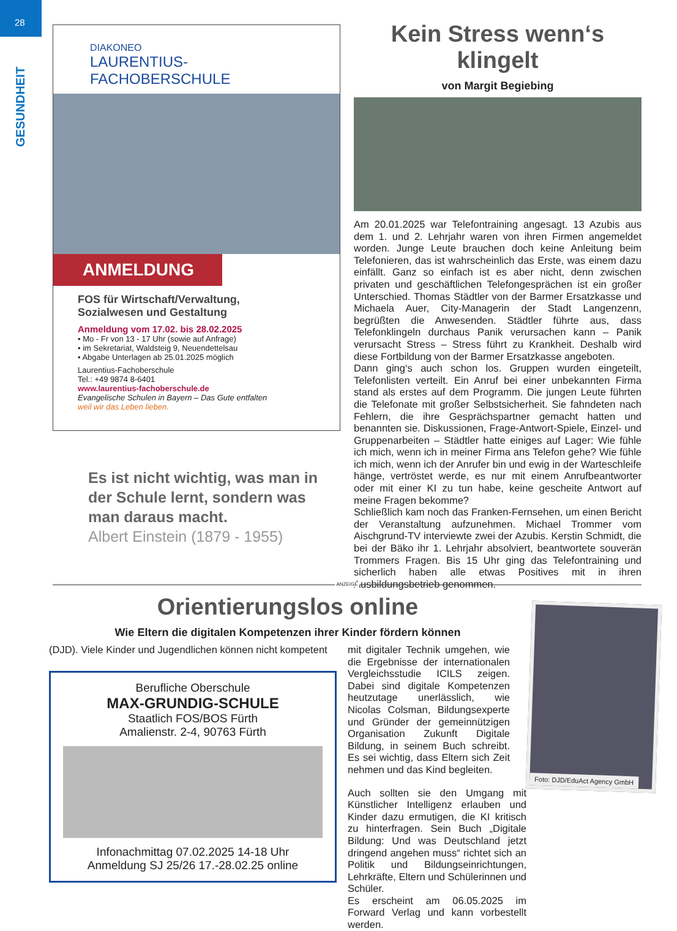28
GESUNDHEIT
DIAKONEO
LAURENTIUS-FACHOBERSCHULE
ANMELDUNG
FOS für Wirtschaft/Verwaltung,
Sozialwesen und Gestaltung
Anmeldung vom 17.02. bis 28.02.2025
• Mo - Fr von 13 - 17 Uhr (sowie auf Anfrage)
• im Sekretariat, Waldsteig 9, Neuendettelsau
• Abgabe Unterlagen ab 25.01.2025 möglich
Laurentius-Fachoberschule
Tel.: +49 9874 8-6401
www.laurentius-fachoberschule.de
Evangelische Schulen in Bayern – Das Gute entfalten
weil wir das Leben lieben.
Es ist nicht wichtig, was man in der Schule lernt, sondern was man daraus macht.
Albert Einstein (1879 - 1955)
Kein Stress wenn‘s klingelt
von Margit Begiebing
Am 20.01.2025 war Telefontraining angesagt. 13 Azubis aus dem 1. und 2. Lehrjahr waren von ihren Firmen angemeldet worden. Junge Leute brauchen doch keine Anleitung beim Telefonieren, das ist wahrscheinlich das Erste, was einem dazu einfällt. Ganz so einfach ist es aber nicht, denn zwischen privaten und geschäftlichen Telefongesprächen ist ein großer Unterschied. Thomas Städtler von der Barmer Ersatzkasse und Michaela Auer, City-Managerin der Stadt Langenzenn, begrüßten die Anwesenden. Städtler führte aus, dass Telefonklingeln durchaus Panik verursachen kann – Panik verursacht Stress – Stress führt zu Krankheit. Deshalb wird diese Fortbildung von der Barmer Ersatzkasse angeboten.
Dann ging‘s auch schon los. Gruppen wurden eingeteilt, Telefonlisten verteilt. Ein Anruf bei einer unbekannten Firma stand als erstes auf dem Programm. Die jungen Leute führten die Telefonate mit großer Selbstsicherheit. Sie fahndeten nach Fehlern, die ihre Gesprächspartner gemacht hatten und benannten sie. Diskussionen, Frage-Antwort-Spiele, Einzel- und Gruppenarbeiten – Städtler hatte einiges auf Lager: Wie fühle ich mich, wenn ich in meiner Firma ans Telefon gehe? Wie fühle ich mich, wenn ich der Anrufer bin und ewig in der Warteschleife hänge, vertröstet werde, es nur mit einem Anrufbeantworter oder mit einer KI zu tun habe, keine gescheite Antwort auf meine Fragen bekomme?
Schließlich kam noch das Franken-Fernsehen, um einen Bericht der Veranstaltung aufzunehmen. Michael Trommer vom Aischgrund-TV interviewte zwei der Azubis. Kerstin Schmidt, die bei der Bäko ihr 1. Lehrjahr absolviert, beantwortete souverän Trommers Fragen. Bis 15 Uhr ging das Telefontraining und sicherlich haben alle etwas Positives mit in ihren Ausbildungsbetrieb genommen.
ANZEIGE
Orientierungslos online
Wie Eltern die digitalen Kompetenzen ihrer Kinder fördern können
(DJD). Viele Kinder und Jugendlichen können nicht kompetent
Berufliche Oberschule
MAX-GRUNDIG-SCHULE
Staatlich FOS/BOS Fürth
Amalienstr. 2-4, 90763 Fürth
Infonachmittag 07.02.2025 14-18 Uhr
Anmeldung SJ 25/26 17.-28.02.25 online
mit digitaler Technik umgehen, wie die Ergebnisse der internationalen Vergleichsstudie ICILS zeigen. Dabei sind digitale Kompetenzen heutzutage unerlässlich, wie Nicolas Colsman, Bildungsexperte und Gründer der gemeinnützigen Organisation Zukunft Digitale Bildung, in seinem Buch schreibt. Es sei wichtig, dass Eltern sich Zeit nehmen und das Kind begleiten.
Auch sollten sie den Umgang mit Künstlicher Intelligenz erlauben und Kinder dazu ermutigen, die KI kritisch zu hinterfragen. Sein Buch „Digitale Bildung: Und was Deutschland jetzt dringend angehen muss“ richtet sich an Politik und Bildungseinrichtungen, Lehrkräfte, Eltern und Schülerinnen und Schüler.
Es erscheint am 06.05.2025 im Forward Verlag und kann vorbestellt werden.
Foto: DJD/EduAct Agency GmbH